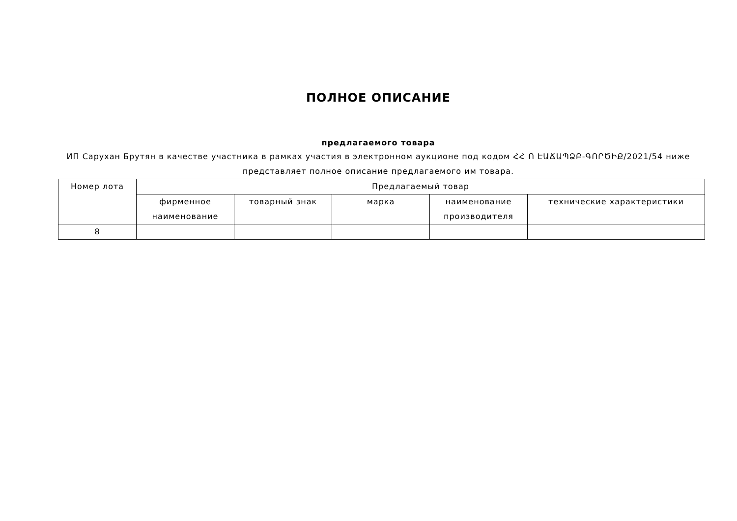ПОЛНОЕ ОПИСАНИЕ
предлагаемого товара
ИП Сарухан Брутян в качестве участника в рамках участия в электронном аукционе под кодом ՀՀ Ո ԷԱՃԱՊՁԲ-ԳՈՐԾԻՔ/2021/54 ниже представляет полное описание предлагаемого им товара.
| Номер лота | Предлагаемый товар | | | | |
| --- | --- | --- | --- | --- | --- |
| | фирменное наименование | товарный знак | марка | наименование производителя | технические характеристики |
| 8 | | | | | |